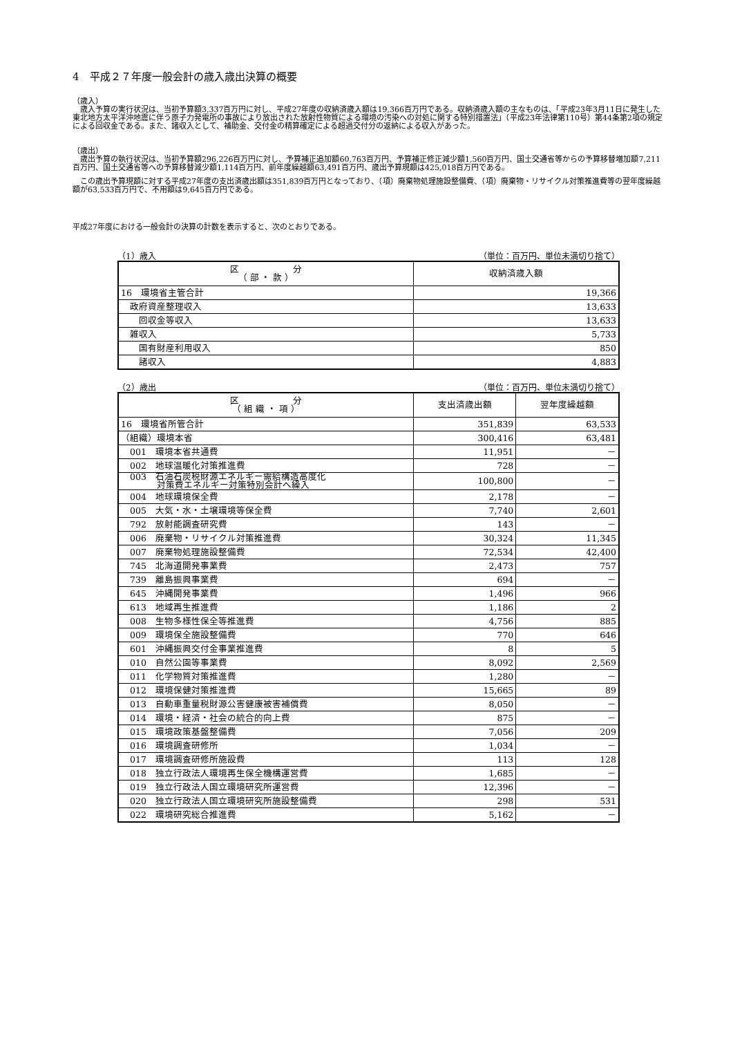4　平成２７年度一般会計の歳入歳出決算の概要
（歳入）
　歳入予算の実行状況は、当初予算額3,337百万円に対し、平成27年度の収納済歳入額は19,366百万円である。収納済歳入額の主なものは、「平成23年3月11日に発生した東北地方太平洋沖地震に伴う原子力発電所の事故により放出された放射性物質による環境の汚染への対処に関する特別措置法」（平成23年法律第110号）第44条第2項の規定による回収金である。また、諸収入として、補助金、交付金の精算確定による超過交付分の返納による収入があった。
（歳出）
　歳出予算の執行状況は、当初予算額296,226百万円に対し、予算補正追加額60,763百万円、予算補正修正減少額1,560百万円、国土交通省等からの予算移替増加額7,211百万円、国土交通省等への予算移替減少額1,114百万円、前年度繰越額63,491百万円、歳出予算現額は425,018百万円である。
　この歳出予算現額に対する平成27年度の支出済歳出額は351,839百万円となっており、（項）廃棄物処理施設整備費、（項）廃棄物・リサイクル対策推進費等の翌年度繰越額が63,533百万円で、不用額は9,645百万円である。
平成27年度における一般会計の決算の計数を表示すると、次のとおりである。
（1）歳入 （単位：百万円、単位未満切り捨て）
| 区 分 （ 部 ・ 款 ） | 収納済歳入額 |
| --- | --- |
| 16 環境省主管合計 | 19,366 |
| 政府資産整理収入 | 13,633 |
| 回収金等収入 | 13,633 |
| 雑収入 | 5,733 |
| 国有財産利用収入 | 850 |
| 諸収入 | 4,883 |
（2）歳出 （単位：百万円、単位未満切り捨て）
| 区 分 （ 組 織 ・ 項 ） | 支出済歳出額 | 翌年度繰越額 |
| --- | --- | --- |
| 16 環境省所管合計 | 351,839 | 63,533 |
| （組織）環境本省 | 300,416 | 63,481 |
| 001 環境本省共通費 | 11,951 | － |
| 002 地球温暖化対策推進費 | 728 | － |
| 003 石油石炭税財源エネルギー需給構造高度化 対策費エネルギー対策特別会計へ繰入 | 100,800 | － |
| 004 地球環境保全費 | 2,178 | － |
| 005 大気・水・土壌環境等保全費 | 7,740 | 2,601 |
| 792 放射能調査研究費 | 143 | － |
| 006 廃棄物・リサイクル対策推進費 | 30,324 | 11,345 |
| 007 廃棄物処理施設整備費 | 72,534 | 42,400 |
| 745 北海道開発事業費 | 2,473 | 757 |
| 739 離島振興事業費 | 694 | － |
| 645 沖縄開発事業費 | 1,496 | 966 |
| 613 地域再生推進費 | 1,186 | 2 |
| 008 生物多様性保全等推進費 | 4,756 | 885 |
| 009 環境保全施設整備費 | 770 | 646 |
| 601 沖縄振興交付金事業推進費 | 8 | 5 |
| 010 自然公園等事業費 | 8,092 | 2,569 |
| 011 化学物質対策推進費 | 1,280 | － |
| 012 環境保健対策推進費 | 15,665 | 89 |
| 013 自動車重量税財源公害健康被害補償費 | 8,050 | － |
| 014 環境・経済・社会の統合的向上費 | 875 | － |
| 015 環境政策基盤整備費 | 7,056 | 209 |
| 016 環境調査研修所 | 1,034 | － |
| 017 環境調査研修所施設費 | 113 | 128 |
| 018 独立行政法人環境再生保全機構運営費 | 1,685 | － |
| 019 独立行政法人国立環境研究所運営費 | 12,396 | － |
| 020 独立行政法人国立環境研究所施設整備費 | 298 | 531 |
| 022 環境研究総合推進費 | 5,162 | － |